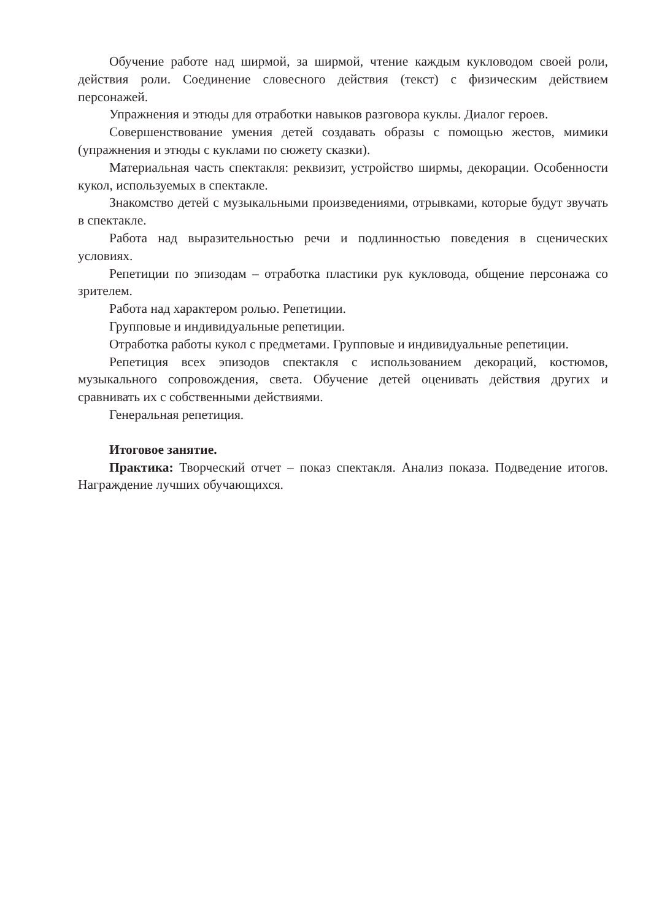Обучение работе над ширмой, за ширмой, чтение каждым кукловодом своей роли, действия роли. Соединение словесного действия (текст) с физическим действием персонажей.
Упражнения и этюды для отработки навыков разговора куклы. Диалог героев.
Совершенствование умения детей создавать образы с помощью жестов, мимики (упражнения и этюды с куклами по сюжету сказки).
Материальная часть спектакля: реквизит, устройство ширмы, декорации. Особенности кукол, используемых в спектакле.
Знакомство детей с музыкальными произведениями, отрывками, которые будут звучать в спектакле.
Работа над выразительностью речи и подлинностью поведения в сценических условиях.
Репетиции по эпизодам – отработка пластики рук кукловода, общение персонажа со зрителем.
Работа над характером ролью. Репетиции.
Групповые и индивидуальные репетиции.
Отработка работы кукол с предметами. Групповые и индивидуальные репетиции.
Репетиция всех эпизодов спектакля с использованием декораций, костюмов, музыкального сопровождения, света. Обучение детей оценивать действия других и сравнивать их с собственными действиями.
Генеральная репетиция.
Итоговое занятие.
Практика: Творческий отчет – показ спектакля. Анализ показа. Подведение итогов. Награждение лучших обучающихся.